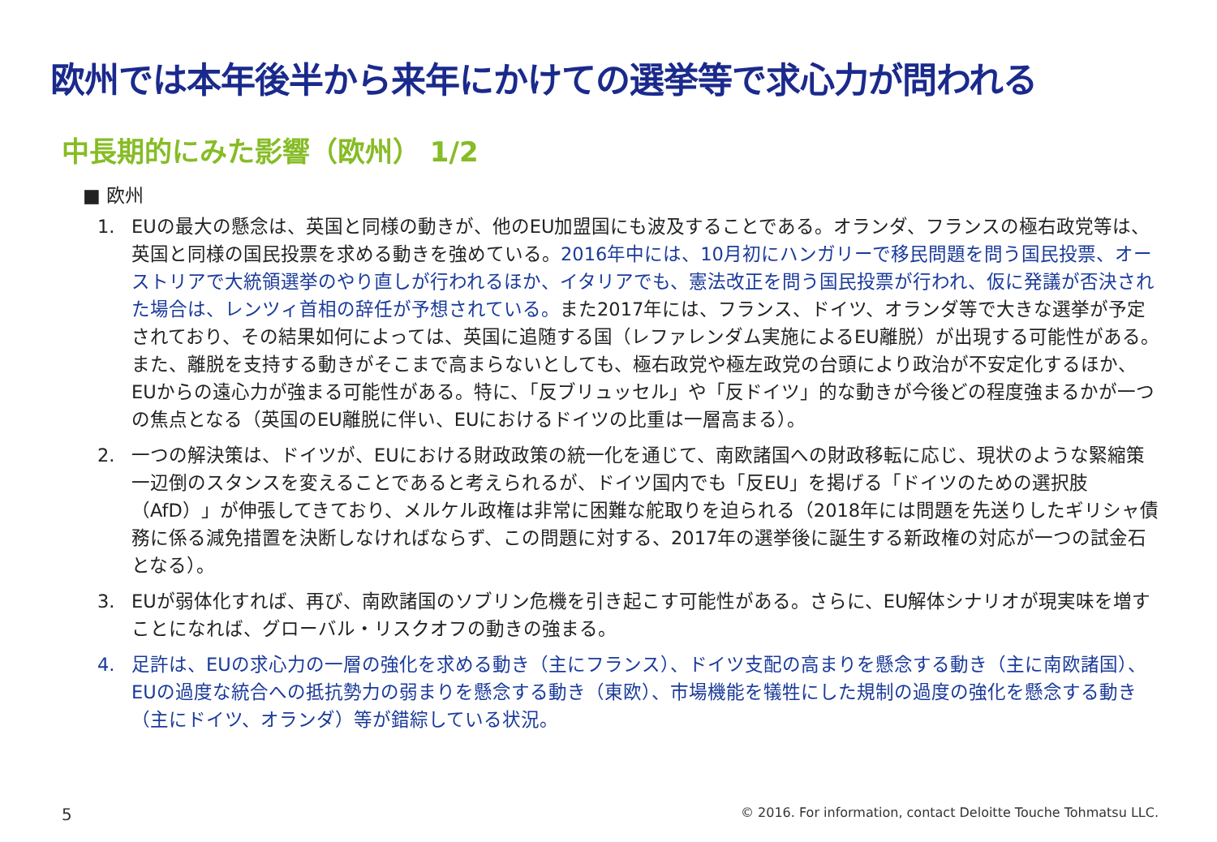欧州では本年後半から来年にかけての選挙等で求心力が問われる
中長期的にみた影響（欧州） 1/2
■ 欧州
1. EUの最大の懸念は、英国と同様の動きが、他のEU加盟国にも波及することである。オランダ、フランスの極右政党等は、英国と同様の国民投票を求める動きを強めている。2016年中には、10月初にハンガリーで移民問題を問う国民投票、オーストリアで大統領選挙のやり直しが行われるほか、イタリアでも、憲法改正を問う国民投票が行われ、仮に発議が否決された場合は、レンツィ首相の辞任が予想されている。また2017年には、フランス、ドイツ、オランダ等で大きな選挙が予定されており、その結果如何によっては、英国に追随する国（レファレンダム実施によるEU離脱）が出現する可能性がある。また、離脱を支持する動きがそこまで高まらないとしても、極右政党や極左政党の台頭により政治が不安定化するほか、EUからの遠心力が強まる可能性がある。特に、「反ブリュッセル」や「反ドイツ」的な動きが今後どの程度強まるかが一つの焦点となる（英国のEU離脱に伴い、EUにおけるドイツの比重は一層高まる）。
2. 一つの解決策は、ドイツが、EUにおける財政政策の統一化を通じて、南欧諸国への財政移転に応じ、現状のような緊縮策一辺倒のスタンスを変えることであると考えられるが、ドイツ国内でも「反EU」を掲げる「ドイツのための選択肢（AfD）」が伸張してきており、メルケル政権は非常に困難な舵取りを迫られる（2018年には問題を先送りしたギリシャ債務に係る減免措置を決断しなければならず、この問題に対する、2017年の選挙後に誕生する新政権の対応が一つの試金石となる）。
3. EUが弱体化すれば、再び、南欧諸国のソブリン危機を引き起こす可能性がある。さらに、EU解体シナリオが現実味を増すことになれば、グローバル・リスクオフの動きの強まる。
4. 足許は、EUの求心力の一層の強化を求める動き（主にフランス）、ドイツ支配の高まりを懸念する動き（主に南欧諸国）、EUの過度な統合への抵抗勢力の弱まりを懸念する動き（東欧）、市場機能を犠牲にした規制の過度の強化を懸念する動き（主にドイツ、オランダ）等が錯綜している状況。
5 © 2016. For information, contact Deloitte Touche Tohmatsu LLC.